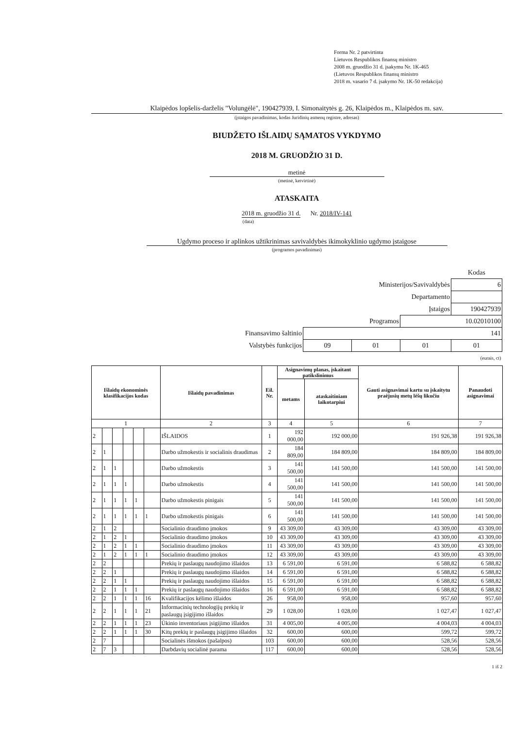Forma Nr. 2 patvirtinta
Lietuvos Respublikos finansų ministro
2008 m. gruodžio 31 d. įsakymu Nr. 1K-465
(Lietuvos Respublikos finansų ministro
2018 m. vasario 7 d. įsakymo Nr. 1K-50 redakcija)
Klaipėdos lopšelis-darželis "Volungėlė", 190427939, I. Simonaitytės g. 26, Klaipėdos m., Klaipėdos m. sav.
(įstaigos pavadinimas, kodas Juridinių asmenų registre, adresas)
BIUDŽETO IŠLAIDŲ SĄMATOS VYKDYMO
2018 M. GRUODŽIO 31 D.
metinė
(metinė, ketvirtinė)
ATASKAITA
2018 m. gruodžio 31 d. Nr. 2018/IV-141
(data)
Ugdymo proceso ir aplinkos užtikrinimas savivaldybės ikimokyklinio ugdymo įstaigose
(programos pavadinimas)
| | | | | Kodas |
| Ministerijos/Savivaldybės | | | | 6 |
| Departamento | | | | |
| Įstaigos | | | | 190427939 |
| Programos | | | 10.02010100 | |
| Finansavimo šaltinio | 141 | | | |
| Valstybės funkcijos | 09 | 01 | 01 | 01 |
| (eurais, ct) | | | | |
| Išlaidų ekonominės klasifikacijos kodas | | | | | | Išlaidų pavadinimas | Eil. Nr. | Asignavimų planas, įskaitant patikslinimus | | Gauti asignavimai kartu su įskaitytu praėjusių metų lėšų likučiu | Panaudoti asignavimai |
| --- | --- | --- | --- | --- | --- | --- | --- | --- | --- | --- | --- |
| | | | | | | | | metams | ataskaitiniam laikotarpiui | | |
| 1 | | | | | | 2 | 3 | 4 | 5 | 6 | 7 |
| 2 | | | | | | IŠLAIDOS | 1 | 192 000,00 | 192 000,00 | 191 926,38 | 191 926,38 |
| 2 | 1 | | | | | Darbo užmokestis ir socialinis draudimas | 2 | 184 809,00 | 184 809,00 | 184 809,00 | 184 809,00 |
| 2 | 1 | 1 | | | | Darbo užmokestis | 3 | 141 500,00 | 141 500,00 | 141 500,00 | 141 500,00 |
| 2 | 1 | 1 | 1 | | | Darbo užmokestis | 4 | 141 500,00 | 141 500,00 | 141 500,00 | 141 500,00 |
| 2 | 1 | 1 | 1 | 1 | | Darbo užmokestis pinigais | 5 | 141 500,00 | 141 500,00 | 141 500,00 | 141 500,00 |
| 2 | 1 | 1 | 1 | 1 | 1 | Darbo užmokestis pinigais | 6 | 141 500,00 | 141 500,00 | 141 500,00 | 141 500,00 |
| 2 | 1 | 2 | | | | Socialinio draudimo įmokos | 9 | 43 309,00 | 43 309,00 | 43 309,00 | 43 309,00 |
| 2 | 1 | 2 | 1 | | | Socialinio draudimo įmokos | 10 | 43 309,00 | 43 309,00 | 43 309,00 | 43 309,00 |
| 2 | 1 | 2 | 1 | 1 | | Socialinio draudimo įmokos | 11 | 43 309,00 | 43 309,00 | 43 309,00 | 43 309,00 |
| 2 | 1 | 2 | 1 | 1 | 1 | Socialinio draudimo įmokos | 12 | 43 309,00 | 43 309,00 | 43 309,00 | 43 309,00 |
| 2 | 2 | | | | | Prekių ir paslaugų naudojimo išlaidos | 13 | 6 591,00 | 6 591,00 | 6 588,82 | 6 588,82 |
| 2 | 2 | 1 | | | | Prekių ir paslaugų naudojimo išlaidos | 14 | 6 591,00 | 6 591,00 | 6 588,82 | 6 588,82 |
| 2 | 2 | 1 | 1 | | | Prekių ir paslaugų naudojimo išlaidos | 15 | 6 591,00 | 6 591,00 | 6 588,82 | 6 588,82 |
| 2 | 2 | 1 | 1 | 1 | | Prekių ir paslaugų naudojimo išlaidos | 16 | 6 591,00 | 6 591,00 | 6 588,82 | 6 588,82 |
| 2 | 2 | 1 | 1 | 1 | 16 | Kvalifikacijos kėlimo išlaidos | 26 | 958,00 | 958,00 | 957,60 | 957,60 |
| 2 | 2 | 1 | 1 | 1 | 21 | Informacinių technologijų prekių ir paslaugų įsigijimo išlaidos | 29 | 1 028,00 | 1 028,00 | 1 027,47 | 1 027,47 |
| 2 | 2 | 1 | 1 | 1 | 23 | Ūkinio inventoriaus įsigijimo išlaidos | 31 | 4 005,00 | 4 005,00 | 4 004,03 | 4 004,03 |
| 2 | 2 | 1 | 1 | 1 | 30 | Kitų prekių ir paslaugų įsigijimo išlaidos | 32 | 600,00 | 600,00 | 599,72 | 599,72 |
| 2 | 7 | | | | | Socialinės išmokos (pašalpos) | 103 | 600,00 | 600,00 | 528,56 | 528,56 |
| 2 | 7 | 3 | | | | Darbdavių socialinė parama | 117 | 600,00 | 600,00 | 528,56 | 528,56 |
1 iš 2